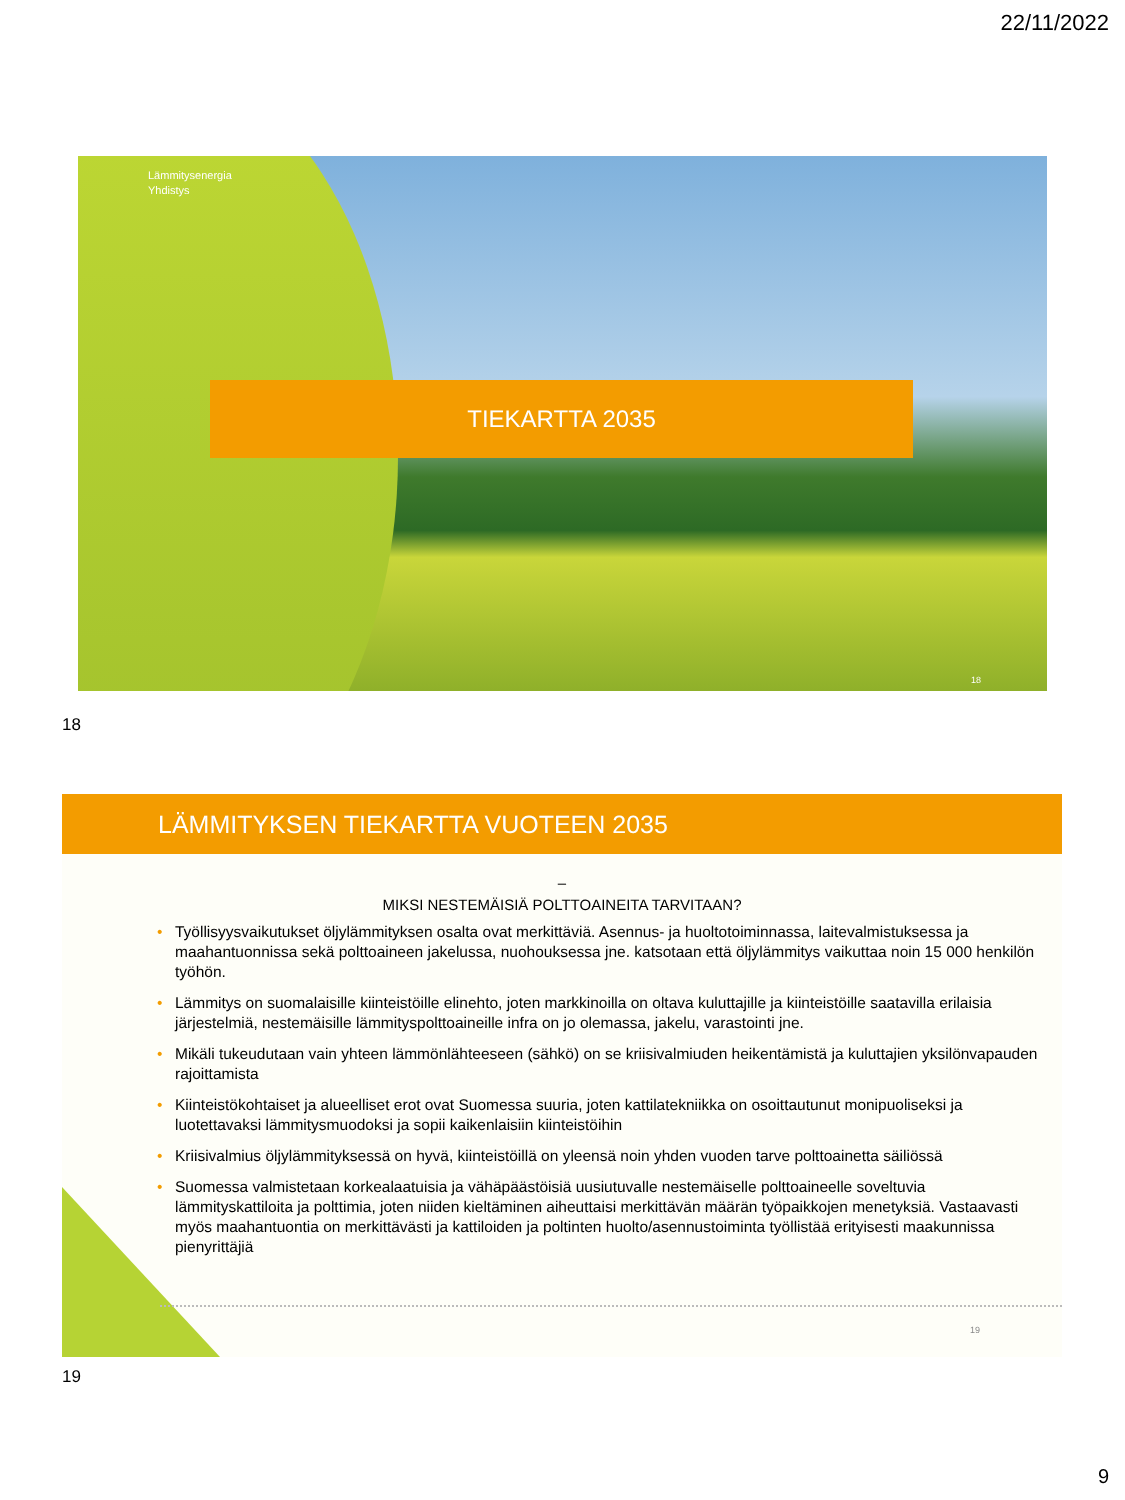22/11/2022
Lämmitysenergia
Yhdistys
TIEKARTTA 2035
18
18
LÄMMITYKSEN TIEKARTTA VUOTEEN 2035
–
MIKSI NESTEMÄISIÄ POLTTOAINEITA TARVITAAN?
• Työllisyysvaikutukset öljylämmityksen osalta ovat merkittäviä. Asennus- ja huoltotoiminnassa, laitevalmistuksessa ja maahantuonnissa sekä polttoaineen jakelussa, nuohouksessa jne. katsotaan että öljylämmitys vaikuttaa noin 15 000 henkilön työhön.
• Lämmitys on suomalaisille kiinteistöille elinehto, joten markkinoilla on oltava kuluttajille ja kiinteistöille saatavilla erilaisia järjestelmiä, nestemäisille lämmityspolttoaineille infra on jo olemassa, jakelu, varastointi jne.
• Mikäli tukeudutaan vain yhteen lämmönlähteeseen (sähkö) on se kriisivalmiuden heikentämistä ja kuluttajien yksilönvapauden rajoittamista
• Kiinteistökohtaiset ja alueelliset erot ovat Suomessa suuria, joten kattilatekniikka on osoittautunut monipuoliseksi ja luotettavaksi lämmitysmuodoksi ja sopii kaikenlaisiin kiinteistöihin
• Kriisivalmius öljylämmityksessä on hyvä, kiinteistöillä on yleensä noin yhden vuoden tarve polttoainetta säiliössä
• Suomessa valmistetaan korkealaatuisia ja vähäpäästöisiä uusiutuvalle nestemäiselle polttoaineelle soveltuvia lämmityskattiloita ja polttimia, joten niiden kieltäminen aiheuttaisi merkittävän määrän työpaikkojen menetyksiä. Vastaavasti myös maahantuontia on merkittävästi ja kattiloiden ja poltinten huolto/asennustoiminta työllistää erityisesti maakunnissa pienyrittäjiä
19
19
9